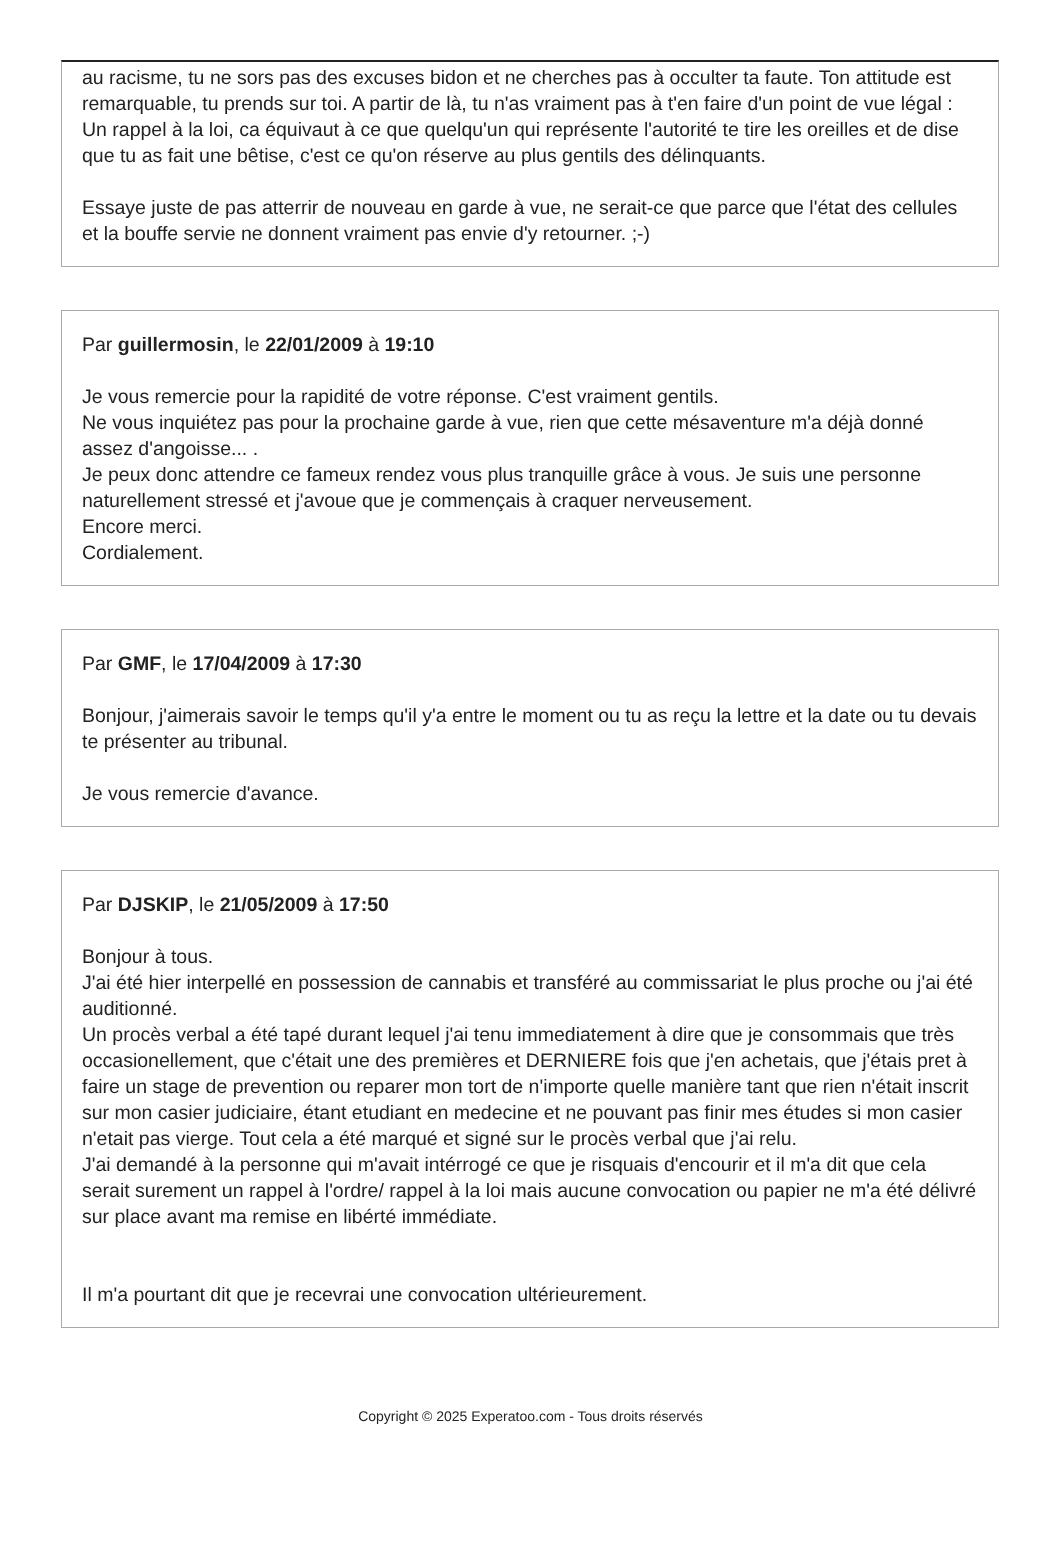au racisme, tu ne sors pas des excuses bidon et ne cherches pas à occulter ta faute. Ton attitude est remarquable, tu prends sur toi. A partir de là, tu n'as vraiment pas à t'en faire d'un point de vue légal : Un rappel à la loi, ca équivaut à ce que quelqu'un qui représente l'autorité te tire les oreilles et de dise que tu as fait une bêtise, c'est ce qu'on réserve au plus gentils des délinquants.
Essaye juste de pas atterrir de nouveau en garde à vue, ne serait-ce que parce que l'état des cellules et la bouffe servie ne donnent vraiment pas envie d'y retourner. ;-)
Par guillermosin, le 22/01/2009 à 19:10
Je vous remercie pour la rapidité de votre réponse. C'est vraiment gentils.
Ne vous inquiétez pas pour la prochaine garde à vue, rien que cette mésaventure m'a déjà donné assez d'angoisse... .
Je peux donc attendre ce fameux rendez vous plus tranquille grâce à vous. Je suis une personne naturellement stressé et j'avoue que je commençais à craquer nerveusement.
Encore merci.
Cordialement.
Par GMF, le 17/04/2009 à 17:30
Bonjour, j'aimerais savoir le temps qu'il y'a entre le moment ou tu as reçu la lettre et la date ou tu devais te présenter au tribunal.
Je vous remercie d'avance.
Par DJSKIP, le 21/05/2009 à 17:50
Bonjour à tous.
J'ai été hier interpellé en possession de cannabis et transféré au commissariat le plus proche ou j'ai été auditionné.
Un procès verbal a été tapé durant lequel j'ai tenu immediatement à dire que je consommais que très occasionellement, que c'était une des premières et DERNIERE fois que j'en achetais, que j'étais pret à faire un stage de prevention ou reparer mon tort de n'importe quelle manière tant que rien n'était inscrit sur mon casier judiciaire, étant etudiant en medecine et ne pouvant pas finir mes études si mon casier n'etait pas vierge. Tout cela a été marqué et signé sur le procès verbal que j'ai relu.
J'ai demandé à la personne qui m'avait intérrogé ce que je risquais d'encourir et il m'a dit que cela serait surement un rappel à l'ordre/ rappel à la loi mais aucune convocation ou papier ne m'a été délivré sur place avant ma remise en libérté immédiate.
Il m'a pourtant dit que je recevrai une convocation ultérieurement.
Copyright © 2025 Experatoo.com - Tous droits réservés